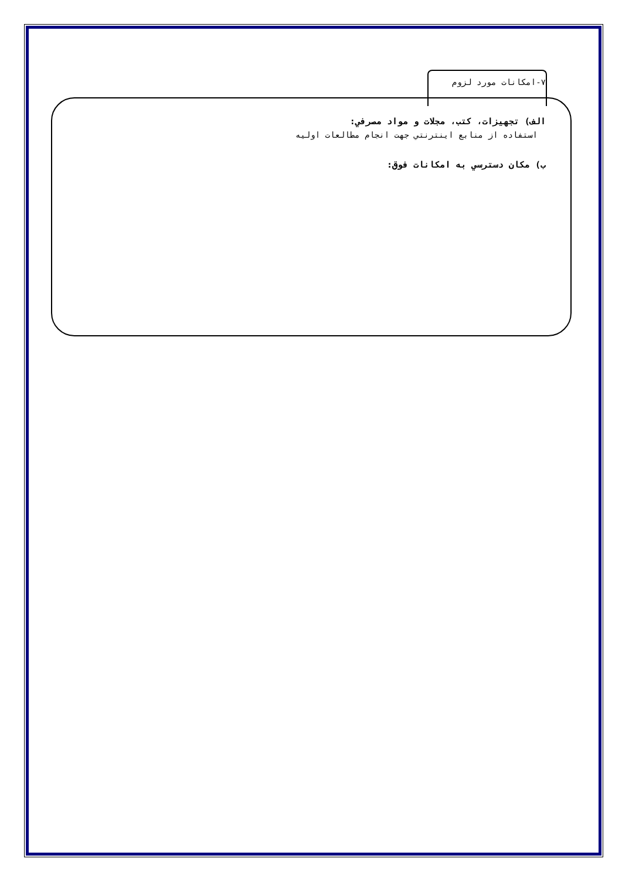۷-امکانات مورد لزوم
الف) تجهيزات، کتب، مجلات و مواد مصرفي:
استفاده از منابع اينترنتي جهت انجام مطالعات اوليه
ب) مکان دسترسي به امکانات فوق: